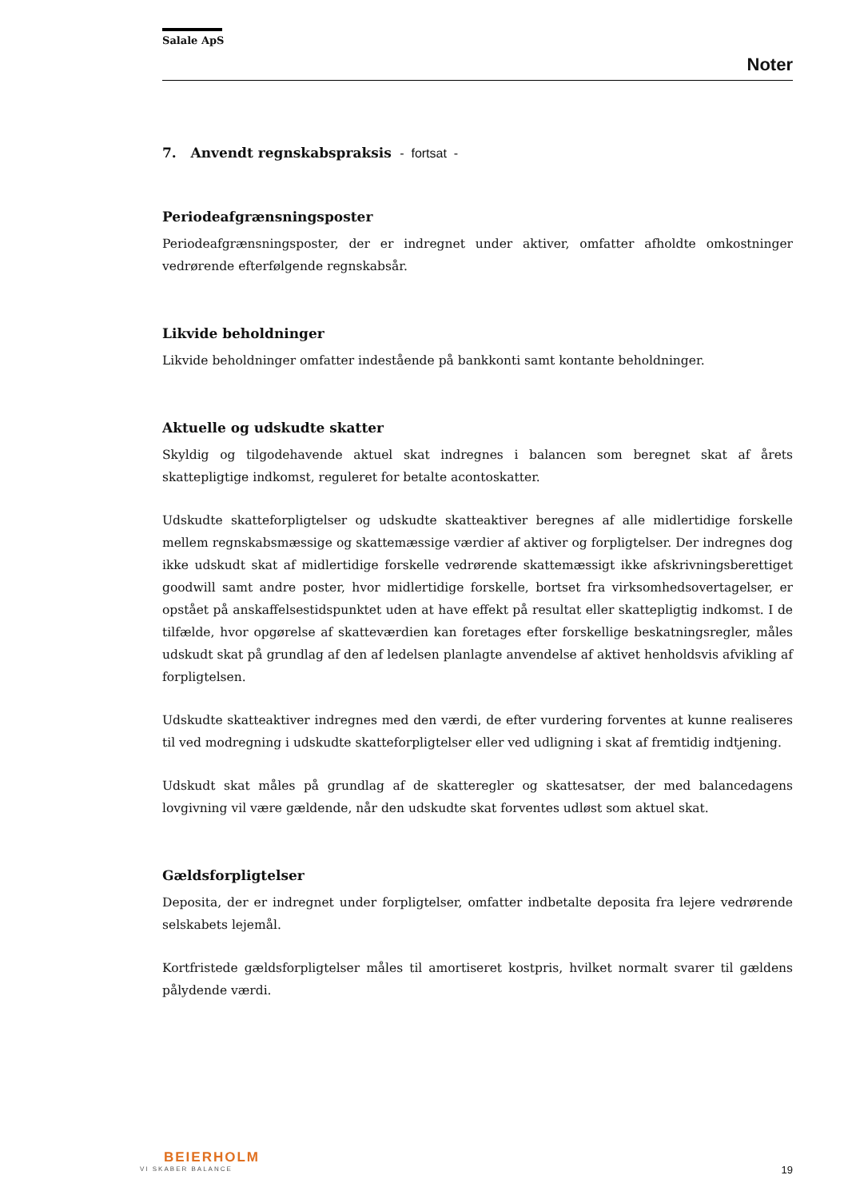Salale ApS
Noter
7. Anvendt regnskabspraksis - fortsat -
Periodeafgrænsningsposter
Periodeafgrænsningsposter, der er indregnet under aktiver, omfatter afholdte omkostninger vedrørende efterfølgende regnskabsår.
Likvide beholdninger
Likvide beholdninger omfatter indestående på bankkonti samt kontante beholdninger.
Aktuelle og udskudte skatter
Skyldig og tilgodehavende aktuel skat indregnes i balancen som beregnet skat af årets skattepligtige indkomst, reguleret for betalte acontoskatter.
Udskudte skatteforpligtelser og udskudte skatteaktiver beregnes af alle midlertidige forskelle mellem regnskabsmæssige og skattemæssige værdier af aktiver og forpligtelser. Der indregnes dog ikke udskudt skat af midlertidige forskelle vedrørende skattemæssigt ikke afskrivningsberettiget goodwill samt andre poster, hvor midlertidige forskelle, bortset fra virksomhedsovertagelser, er opstået på anskaffelsestidspunktet uden at have effekt på resultat eller skattepligtig indkomst. I de tilfælde, hvor opgørelse af skatteværdien kan foretages efter forskellige beskatningsregler, måles udskudt skat på grundlag af den af ledelsen planlagte anvendelse af aktivet henholdsvis afvikling af forpligtelsen.
Udskudte skatteaktiver indregnes med den værdi, de efter vurdering forventes at kunne realiseres til ved modregning i udskudte skatteforpligtelser eller ved udligning i skat af fremtidig indtjening.
Udskudt skat måles på grundlag af de skatteregler og skattesatser, der med balancedagens lovgivning vil være gældende, når den udskudte skat forventes udløst som aktuel skat.
Gældsforpligtelser
Deposita, der er indregnet under forpligtelser, omfatter indbetalte deposita fra lejere vedrørende selskabets lejemål.
Kortfristede gældsforpligtelser måles til amortiseret kostpris, hvilket normalt svarer til gældens pålydende værdi.
BEIERHOLM
VI SKABER BALANCE
19